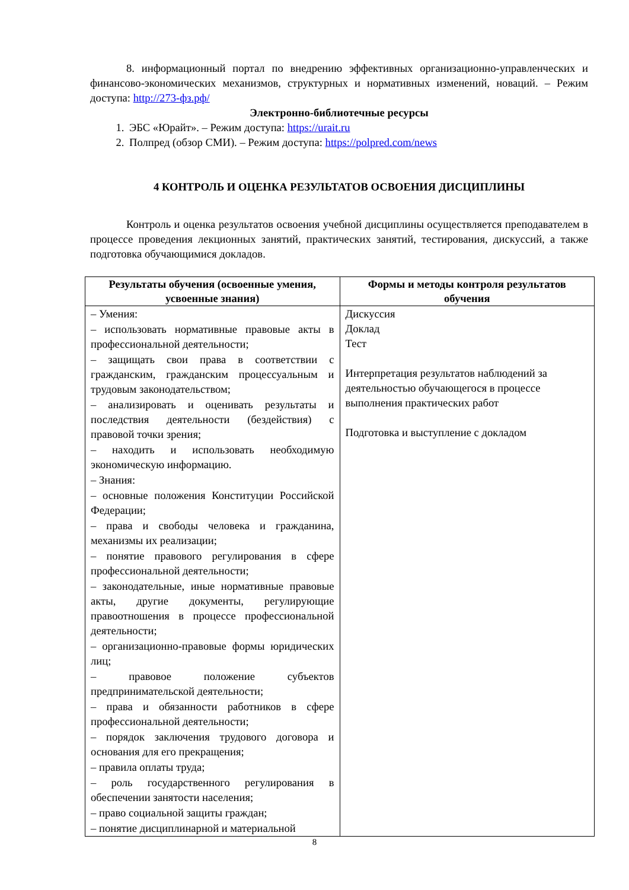8. информационный портал по внедрению эффективных организационно-управленческих и финансово-экономических механизмов, структурных и нормативных изменений, новаций. – Режим доступа: http://273-фз.рф/
Электронно-библиотечные ресурсы
1. ЭБС «Юрайт». – Режим доступа: https://urait.ru
2. Полпред (обзор СМИ). – Режим доступа: https://polpred.com/news
4 КОНТРОЛЬ И ОЦЕНКА РЕЗУЛЬТАТОВ ОСВОЕНИЯ ДИСЦИПЛИНЫ
Контроль и оценка результатов освоения учебной дисциплины осуществляется преподавателем в процессе проведения лекционных занятий, практических занятий, тестирования, дискуссий, а также подготовка обучающимися докладов.
| Результаты обучения (освоенные умения, усвоенные знания) | Формы и методы контроля результатов обучения |
| --- | --- |
| – Умения: – использовать нормативные правовые акты в профессиональной деятельности; – защищать свои права в соответствии с гражданским, гражданским процессуальным и трудовым законодательством; – анализировать и оценивать результаты и последствия деятельности (бездействия) с правовой точки зрения; – находить и использовать необходимую экономическую информацию. – Знания: – основные положения Конституции Российской Федерации; – права и свободы человека и гражданина, механизмы их реализации; – понятие правового регулирования в сфере профессиональной деятельности; – законодательные, иные нормативные правовые акты, другие документы, регулирующие правоотношения в процессе профессиональной деятельности; – организационно-правовые формы юридических лиц; – правовое положение субъектов предпринимательской деятельности; – права и обязанности работников в сфере профессиональной деятельности; – порядок заключения трудового договора и основания для его прекращения; – правила оплаты труда; – роль государственного регулирования в обеспечении занятости населения; – право социальной защиты граждан; – понятие дисциплинарной и материальной | Дискуссия Доклад Тест Интерпретация результатов наблюдений за деятельностью обучающегося в процессе выполнения практических работ Подготовка и выступление с докладом |
8